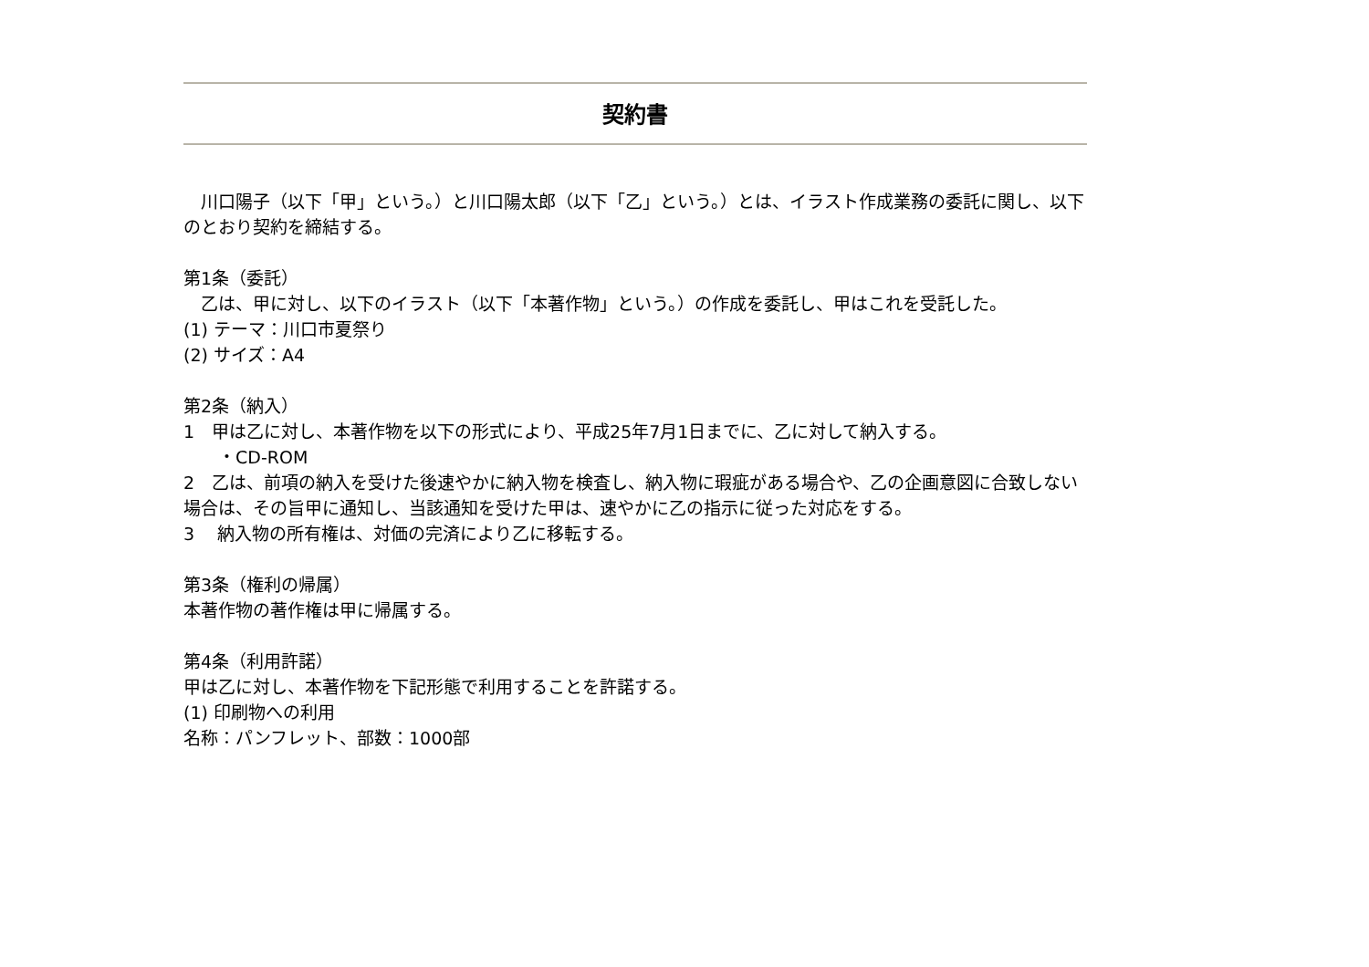契約書
　川口陽子（以下「甲」という。）と川口陽太郎（以下「乙」という。）とは、イラスト作成業務の委託に関し、以下のとおり契約を締結する。
第1条（委託）
　乙は、甲に対し、以下のイラスト（以下「本著作物」という。）の作成を委託し、甲はこれを受託した。
(1) テーマ：川口市夏祭り
(2) サイズ：A4
第2条（納入）
1　甲は乙に対し、本著作物を以下の形式により、平成25年7月1日までに、乙に対して納入する。
　　・CD-ROM
2　乙は、前項の納入を受けた後速やかに納入物を検査し、納入物に瑕疵がある場合や、乙の企画意図に合致しない場合は、その旨甲に通知し、当該通知を受けた甲は、速やかに乙の指示に従った対応をする。
3　 納入物の所有権は、対価の完済により乙に移転する。
第3条（権利の帰属）
本著作物の著作権は甲に帰属する。
第4条（利用許諾）
甲は乙に対し、本著作物を下記形態で利用することを許諾する。
(1) 印刷物への利用
名称：パンフレット、部数：1000部